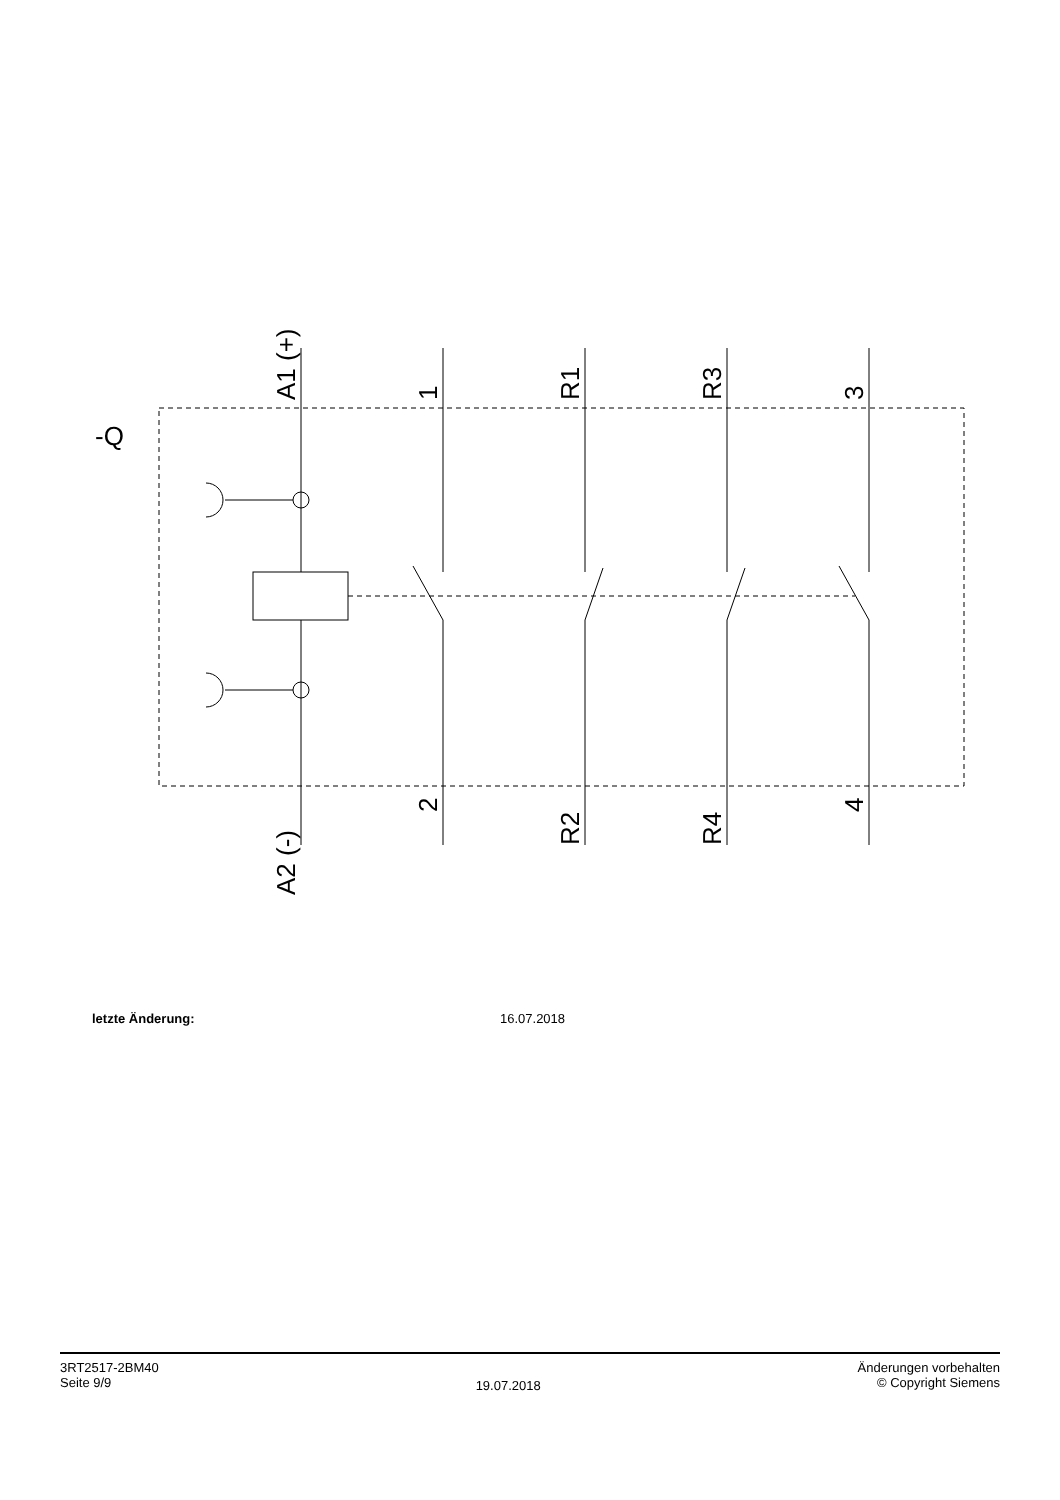-Q
A1 (+)
1
R1
R3
3
A2 (-)
2
R2
R4
4
letzte Änderung: 16.07.2018
3RT2517-2BM40
Seite 9/9
19.07.2018
Änderungen vorbehalten
© Copyright Siemens